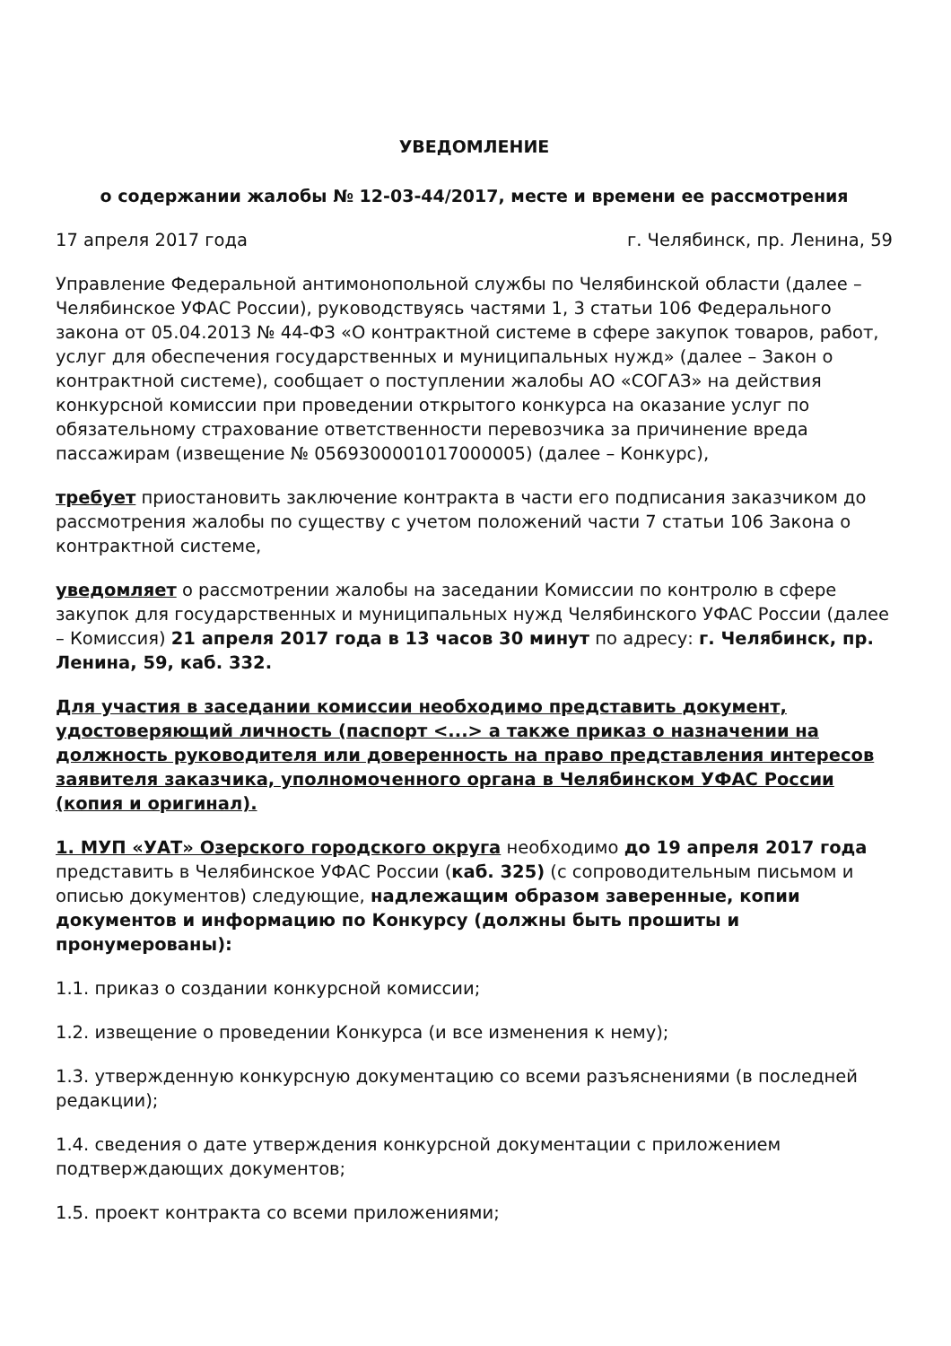УВЕДОМЛЕНИЕ
о содержании жалобы № 12-03-44/2017, месте и времени ее рассмотрения
17 апреля 2017 года г. Челябинск, пр. Ленина, 59
Управление Федеральной антимонопольной службы по Челябинской области (далее – Челябинское УФАС России), руководствуясь частями 1, 3 статьи 106 Федерального закона от 05.04.2013 № 44-ФЗ «О контрактной системе в сфере закупок товаров, работ, услуг для обеспечения государственных и муниципальных нужд» (далее – Закон о контрактной системе), сообщает о поступлении жалобы АО «СОГАЗ» на действия конкурсной комиссии при проведении открытого конкурса на оказание услуг по обязательному страхование ответственности перевозчика за причинение вреда пассажирам (извещение № 0569300001017000005) (далее – Конкурс),
требует приостановить заключение контракта в части его подписания заказчиком до рассмотрения жалобы по существу с учетом положений части 7 статьи 106 Закона о контрактной системе,
уведомляет о рассмотрении жалобы на заседании Комиссии по контролю в сфере закупок для государственных и муниципальных нужд Челябинского УФАС России (далее – Комиссия) 21 апреля 2017 года в 13 часов 30 минут по адресу: г. Челябинск, пр. Ленина, 59, каб. 332.
Для участия в заседании комиссии необходимо представить документ, удостоверяющий личность (паспорт <...> а также приказ о назначении на должность руководителя или доверенность на право представления интересов заявителя заказчика, уполномоченного органа в Челябинском УФАС России (копия и оригинал).
1. МУП «УАТ» Озерского городского округа необходимо до 19 апреля 2017 года представить в Челябинское УФАС России (каб. 325) (с сопроводительным письмом и описью документов) следующие, надлежащим образом заверенные, копии документов и информацию по Конкурсу (должны быть прошиты и пронумерованы):
1.1. приказ о создании конкурсной комиссии;
1.2. извещение о проведении Конкурса (и все изменения к нему);
1.3. утвержденную конкурсную документацию со всеми разъяснениями (в последней редакции);
1.4. сведения о дате утверждения конкурсной документации с приложением подтверждающих документов;
1.5. проект контракта со всеми приложениями;